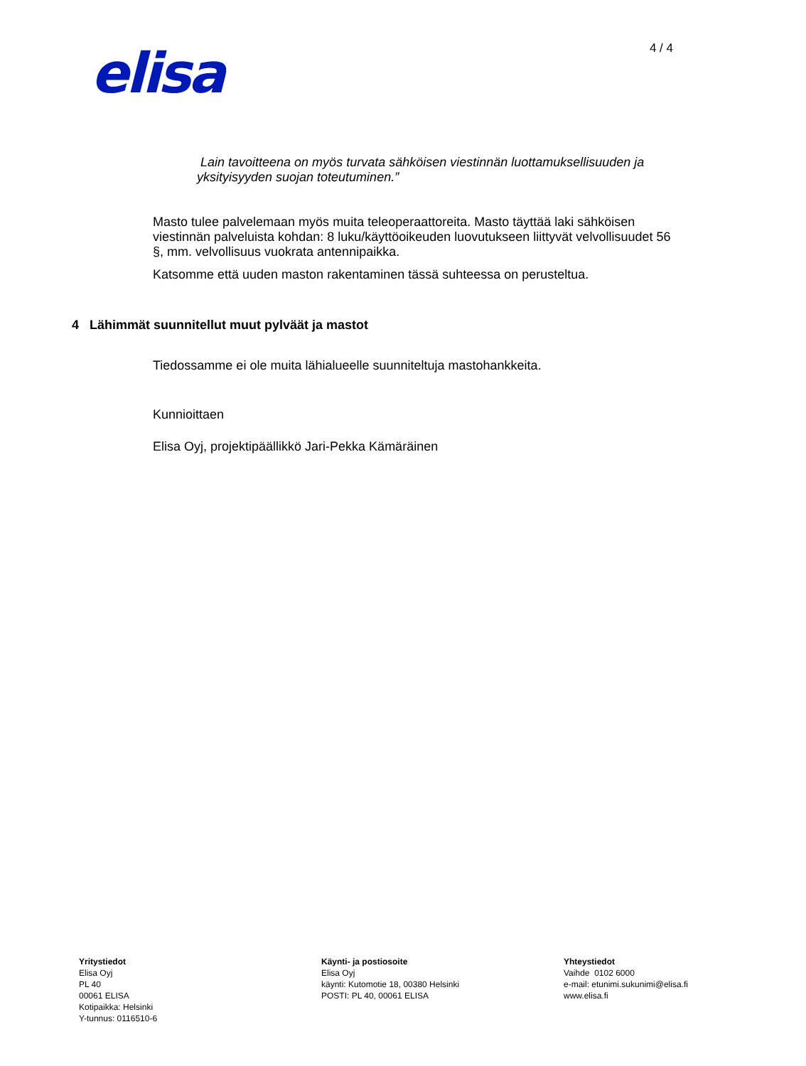elisa
4 / 4
Lain tavoitteena on myös turvata sähköisen viestinnän luottamuksellisuuden ja yksityisyyden suojan toteutuminen.”
Masto tulee palvelemaan myös muita teleoperaattoreita. Masto täyttää laki sähköisen viestinnän palveluista kohdan: 8 luku/käyttöoikeuden luovutukseen liittyvät velvollisuudet 56 §, mm. velvollisuus vuokrata antennipaikka.
Katsomme että uuden maston rakentaminen tässä suhteessa on perusteltua.
4 Lähimmät suunnitellut muut pylväät ja mastot
Tiedossamme ei ole muita lähialueelle suunniteltuja mastohankkeita.
Kunnioittaen
Elisa Oyj, projektipäällikkö Jari-Pekka Kämäräinen
Yritystiedot
Elisa Oyj
PL 40
00061 ELISA
Kotipaikka: Helsinki
Y-tunnus: 0116510-6
Käynti- ja postiosoite
Elisa Oyj
käynti: Kutomotie 18, 00380 Helsinki
POSTI: PL 40, 00061 ELISA
Yhteystiedot
Vaihde 0102 6000
e-mail: etunimi.sukunimi@elisa.fi
www.elisa.fi